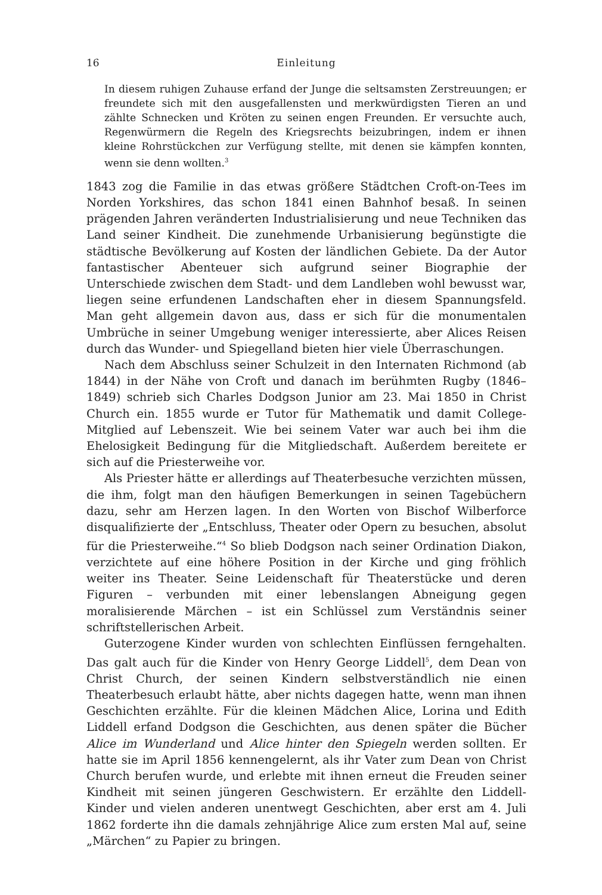16 Einleitung
In diesem ruhigen Zuhause erfand der Junge die seltsamsten Zerstreuungen; er freundete sich mit den ausgefallensten und merkwürdigsten Tieren an und zählte Schnecken und Kröten zu seinen engen Freunden. Er versuchte auch, Regenwürmern die Regeln des Kriegsrechts beizubringen, indem er ihnen kleine Rohrstückchen zur Verfügung stellte, mit denen sie kämpfen konnten, wenn sie denn wollten.<sup>3</sup>
1843 zog die Familie in das etwas größere Städtchen Croft-on-Tees im Norden Yorkshires, das schon 1841 einen Bahnhof besaß. In seinen prägenden Jahren veränderten Industrialisierung und neue Techniken das Land seiner Kindheit. Die zunehmende Urbanisierung begünstigte die städtische Bevölkerung auf Kosten der ländlichen Gebiete. Da der Autor fantastischer Abenteuer sich aufgrund seiner Biographie der Unterschiede zwischen dem Stadt- und dem Landleben wohl bewusst war, liegen seine erfundenen Landschaften eher in diesem Spannungsfeld. Man geht allgemein davon aus, dass er sich für die monumentalen Umbrüche in seiner Umgebung weniger interessierte, aber Alices Reisen durch das Wunder- und Spiegelland bieten hier viele Überraschungen.
Nach dem Abschluss seiner Schulzeit in den Internaten Richmond (ab 1844) in der Nähe von Croft und danach im berühmten Rugby (1846–1849) schrieb sich Charles Dodgson Junior am 23. Mai 1850 in Christ Church ein. 1855 wurde er Tutor für Mathematik und damit College-Mitglied auf Lebenszeit. Wie bei seinem Vater war auch bei ihm die Ehelosigkeit Bedingung für die Mitgliedschaft. Außerdem bereitete er sich auf die Priesterweihe vor.
Als Priester hätte er allerdings auf Theaterbesuche verzichten müssen, die ihm, folgt man den häufigen Bemerkungen in seinen Tagebüchern dazu, sehr am Herzen lagen. In den Worten von Bischof Wilberforce disqualifizierte der „Entschluss, Theater oder Opern zu besuchen, absolut für die Priesterweihe.“<sup>4</sup> So blieb Dodgson nach seiner Ordination Diakon, verzichtete auf eine höhere Position in der Kirche und ging fröhlich weiter ins Theater. Seine Leidenschaft für Theaterstücke und deren Figuren – verbunden mit einer lebenslangen Abneigung gegen moralisierende Märchen – ist ein Schlüssel zum Verständnis seiner schriftstellerischen Arbeit.
Guterzogene Kinder wurden von schlechten Einflüssen ferngehalten. Das galt auch für die Kinder von Henry George Liddell<sup>5</sup>, dem Dean von Christ Church, der seinen Kindern selbstverständlich nie einen Theaterbesuch erlaubt hätte, aber nichts dagegen hatte, wenn man ihnen Geschichten erzählte. Für die kleinen Mädchen Alice, Lorina und Edith Liddell erfand Dodgson die Geschichten, aus denen später die Bücher Alice im Wunderland und Alice hinter den Spiegeln werden sollten. Er hatte sie im April 1856 kennengelernt, als ihr Vater zum Dean von Christ Church berufen wurde, und erlebte mit ihnen erneut die Freuden seiner Kindheit mit seinen jüngeren Geschwistern. Er erzählte den Liddell-Kinder und vielen anderen unentwegt Geschichten, aber erst am 4. Juli 1862 forderte ihn die damals zehnjährige Alice zum ersten Mal auf, seine „Märchen“ zu Papier zu bringen.